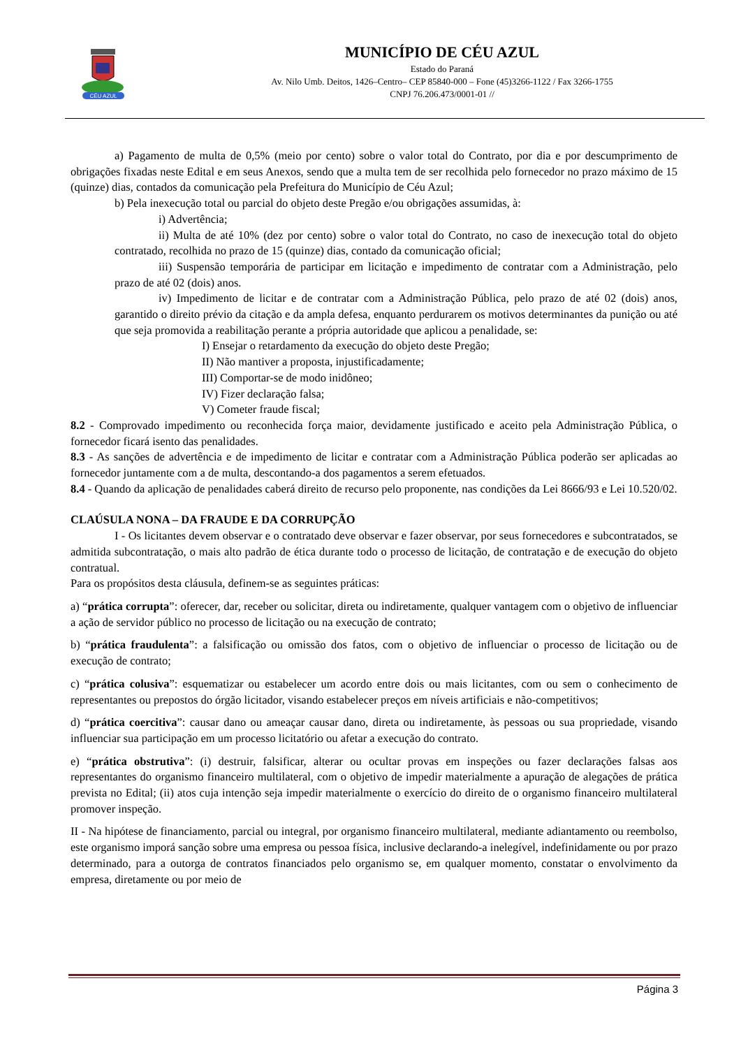CÉU AZUL
MUNICÍPIO DE CÉU AZUL
Estado do Paraná
Av. Nilo Umb. Deitos, 1426–Centro– CEP 85840-000 – Fone (45)3266-1122 / Fax 3266-1755
CNPJ 76.206.473/0001-01 //
a) Pagamento de multa de 0,5% (meio por cento) sobre o valor total do Contrato, por dia e por descumprimento de obrigações fixadas neste Edital e em seus Anexos, sendo que a multa tem de ser recolhida pelo fornecedor no prazo máximo de 15 (quinze) dias, contados da comunicação pela Prefeitura do Município de Céu Azul;
b) Pela inexecução total ou parcial do objeto deste Pregão e/ou obrigações assumidas, à:
i) Advertência;
ii) Multa de até 10% (dez por cento) sobre o valor total do Contrato, no caso de inexecução total do objeto contratado, recolhida no prazo de 15 (quinze) dias, contado da comunicação oficial;
iii) Suspensão temporária de participar em licitação e impedimento de contratar com a Administração, pelo prazo de até 02 (dois) anos.
iv) Impedimento de licitar e de contratar com a Administração Pública, pelo prazo de até 02 (dois) anos, garantido o direito prévio da citação e da ampla defesa, enquanto perdurarem os motivos determinantes da punição ou até que seja promovida a reabilitação perante a própria autoridade que aplicou a penalidade, se:
I) Ensejar o retardamento da execução do objeto deste Pregão;
II) Não mantiver a proposta, injustificadamente;
III) Comportar-se de modo inidôneo;
IV) Fizer declaração falsa;
V) Cometer fraude fiscal;
8.2 - Comprovado impedimento ou reconhecida força maior, devidamente justificado e aceito pela Administração Pública, o fornecedor ficará isento das penalidades.
8.3 - As sanções de advertência e de impedimento de licitar e contratar com a Administração Pública poderão ser aplicadas ao fornecedor juntamente com a de multa, descontando-a dos pagamentos a serem efetuados.
8.4 - Quando da aplicação de penalidades caberá direito de recurso pelo proponente, nas condições da Lei 8666/93 e Lei 10.520/02.
CLAÚSULA NONA – DA FRAUDE E DA CORRUPÇÃO
I - Os licitantes devem observar e o contratado deve observar e fazer observar, por seus fornecedores e subcontratados, se admitida subcontratação, o mais alto padrão de ética durante todo o processo de licitação, de contratação e de execução do objeto contratual.
Para os propósitos desta cláusula, definem-se as seguintes práticas:
a) “prática corrupta”: oferecer, dar, receber ou solicitar, direta ou indiretamente, qualquer vantagem com o objetivo de influenciar a ação de servidor público no processo de licitação ou na execução de contrato;
b) “prática fraudulenta”: a falsificação ou omissão dos fatos, com o objetivo de influenciar o processo de licitação ou de execução de contrato;
c) “prática colusiva”: esquematizar ou estabelecer um acordo entre dois ou mais licitantes, com ou sem o conhecimento de representantes ou prepostos do órgão licitador, visando estabelecer preços em níveis artificiais e não-competitivos;
d) “prática coercitiva”: causar dano ou ameaçar causar dano, direta ou indiretamente, às pessoas ou sua propriedade, visando influenciar sua participação em um processo licitatório ou afetar a execução do contrato.
e) “prática obstrutiva”: (i) destruir, falsificar, alterar ou ocultar provas em inspeções ou fazer declarações falsas aos representantes do organismo financeiro multilateral, com o objetivo de impedir materialmente a apuração de alegações de prática prevista no Edital; (ii) atos cuja intenção seja impedir materialmente o exercício do direito de o organismo financeiro multilateral promover inspeção.
II - Na hipótese de financiamento, parcial ou integral, por organismo financeiro multilateral, mediante adiantamento ou reembolso, este organismo imporá sanção sobre uma empresa ou pessoa física, inclusive declarando-a inelegível, indefinidamente ou por prazo determinado, para a outorga de contratos financiados pelo organismo se, em qualquer momento, constatar o envolvimento da empresa, diretamente ou por meio de
Página 3